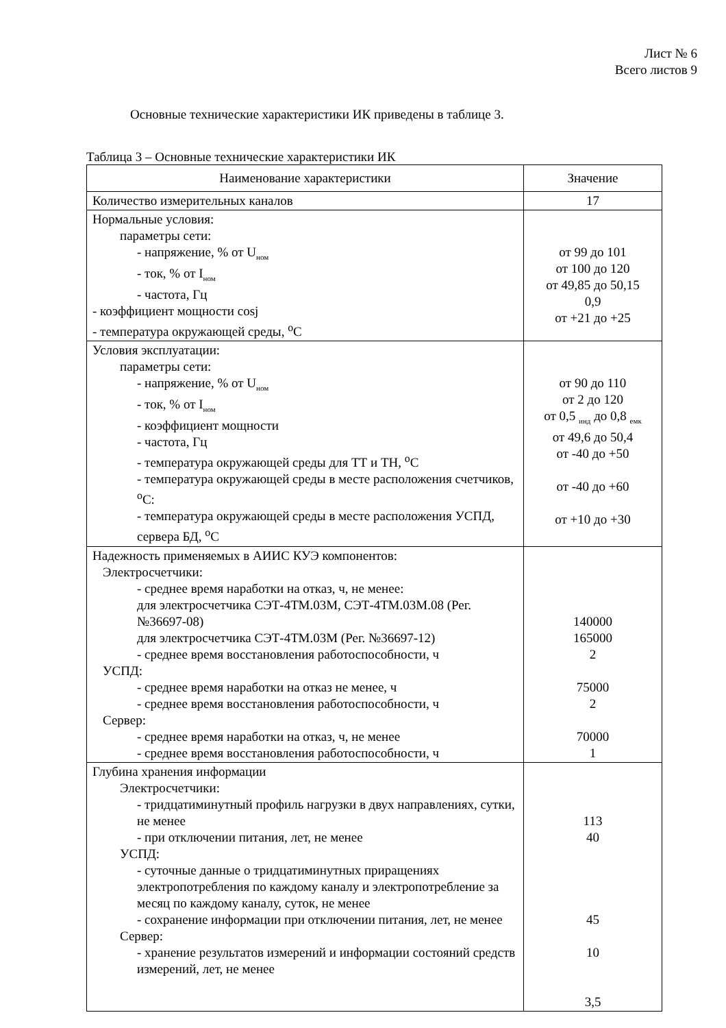Лист № 6
Всего листов 9
Основные технические характеристики ИК приведены в таблице 3.
Таблица 3 – Основные технические характеристики ИК
| Наименование характеристики | Значение |
| --- | --- |
| Количество измерительных каналов | 17 |
| Нормальные условия: параметры сети: - напряжение, % от U<sub>ном</sub> - ток, % от I<sub>ном</sub> - частота, Гц - коэффициент мощности cosj - температура окружающей среды, <sup>о</sup>С | от 99 до 101 от 100 до 120 от 49,85 до 50,15 0,9 от +21 до +25 |
| Условия эксплуатации: параметры сети: - напряжение, % от U<sub>ном</sub> - ток, % от I<sub>ном</sub> - коэффициент мощности - частота, Гц - температура окружающей среды для ТТ и ТН, <sup>о</sup>С - температура окружающей среды в месте расположения счетчиков, <sup>о</sup>С: - температура окружающей среды в месте расположения УСПД, сервера БД, <sup>о</sup>С | от 90 до 110 от 2 до 120 от 0,5 <sub>инд</sub> до 0,8 <sub>емк</sub> от 49,6 до 50,4 от -40 до +50 от -40 до +60 от +10 до +30 |
| Надежность применяемых в АИИС КУЭ компонентов: Электросчетчики: - среднее время наработки на отказ, ч, не менее: для электросчетчика СЭТ-4ТМ.03М, СЭТ-4ТМ.03М.08 (Рег. №36697-08) для электросчетчика СЭТ-4ТМ.03М (Рег. №36697-12) - среднее время восстановления работоспособности, ч УСПД: - среднее время наработки на отказ не менее, ч - среднее время восстановления работоспособности, ч Сервер: - среднее время наработки на отказ, ч, не менее - среднее время восстановления работоспособности, ч | 140000 165000 2 75000 2 70000 1 |
| Глубина хранения информации Электросчетчики: - тридцатиминутный профиль нагрузки в двух направлениях, сутки, не менее - при отключении питания, лет, не менее УСПД: - суточные данные о тридцатиминутных приращениях электропотребления по каждому каналу и электропотребление за месяц по каждому каналу, суток, не менее - сохранение информации при отключении питания, лет, не менее Сервер: - хранение результатов измерений и информации состояний средств измерений, лет, не менее | 113 40 45 10 3,5 |